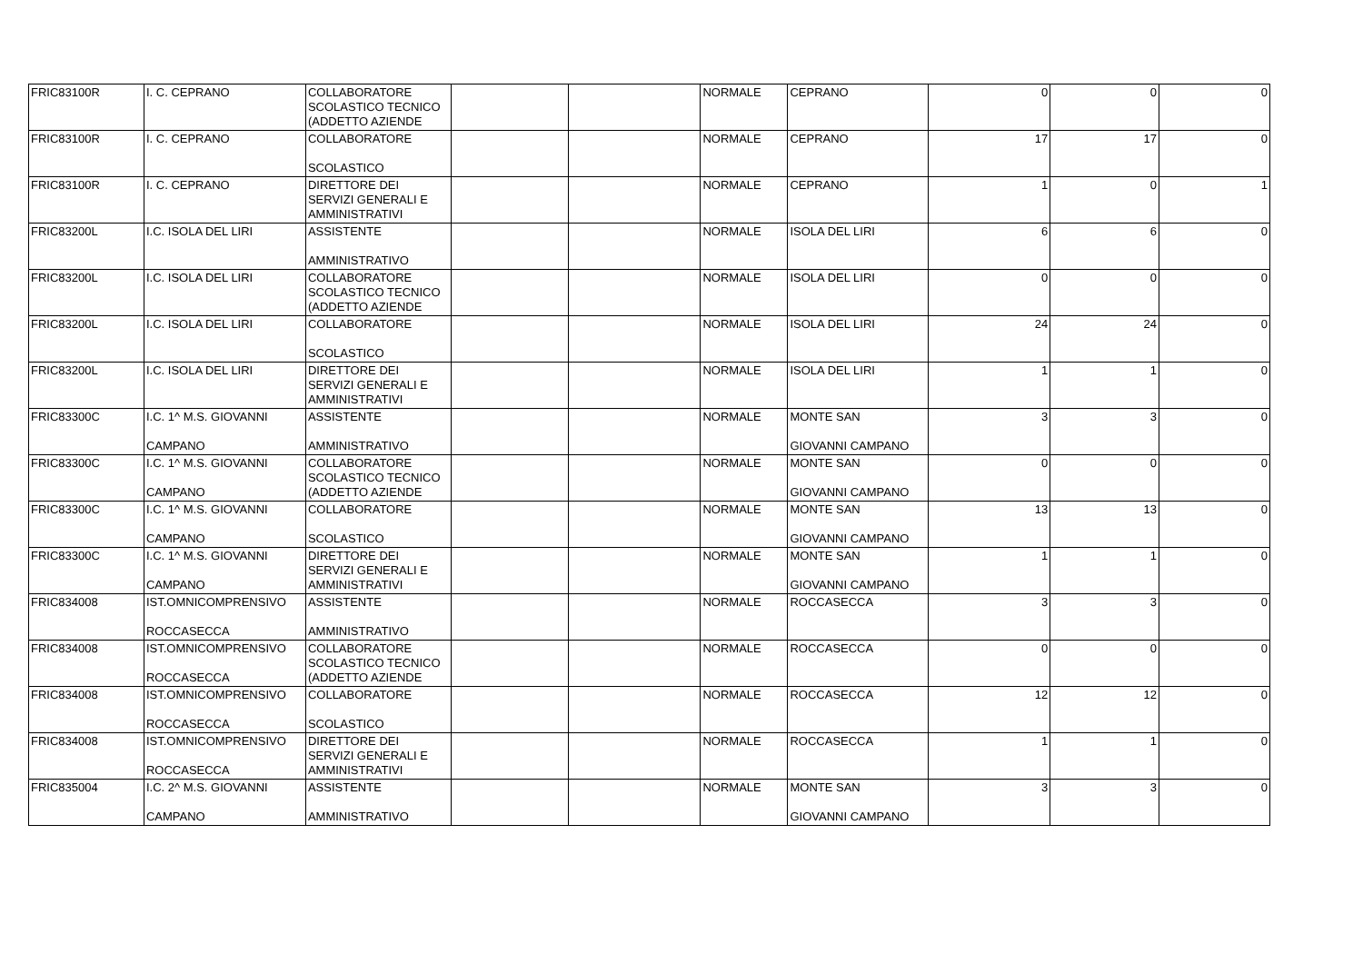| FRIC83100R | I. C. CEPRANO | COLLABORATORE SCOLASTICO TECNICO (ADDETTO AZIENDE | | | NORMALE | CEPRANO | 0 | 0 | 0 |
| FRIC83100R | I. C. CEPRANO | COLLABORATORE SCOLASTICO | | | NORMALE | CEPRANO | 17 | 17 | 0 |
| FRIC83100R | I. C. CEPRANO | DIRETTORE DEI SERVIZI GENERALI E AMMINISTRATIVI | | | NORMALE | CEPRANO | 1 | 0 | 1 |
| FRIC83200L | I.C. ISOLA DEL LIRI | ASSISTENTE AMMINISTRATIVO | | | NORMALE | ISOLA DEL LIRI | 6 | 6 | 0 |
| FRIC83200L | I.C. ISOLA DEL LIRI | COLLABORATORE SCOLASTICO TECNICO (ADDETTO AZIENDE | | | NORMALE | ISOLA DEL LIRI | 0 | 0 | 0 |
| FRIC83200L | I.C. ISOLA DEL LIRI | COLLABORATORE SCOLASTICO | | | NORMALE | ISOLA DEL LIRI | 24 | 24 | 0 |
| FRIC83200L | I.C. ISOLA DEL LIRI | DIRETTORE DEI SERVIZI GENERALI E AMMINISTRATIVI | | | NORMALE | ISOLA DEL LIRI | 1 | 1 | 0 |
| FRIC83300C | I.C. 1^ M.S. GIOVANNI CAMPANO | ASSISTENTE AMMINISTRATIVO | | | NORMALE | MONTE SAN GIOVANNI CAMPANO | 3 | 3 | 0 |
| FRIC83300C | I.C. 1^ M.S. GIOVANNI CAMPANO | COLLABORATORE SCOLASTICO TECNICO (ADDETTO AZIENDE | | | NORMALE | MONTE SAN GIOVANNI CAMPANO | 0 | 0 | 0 |
| FRIC83300C | I.C. 1^ M.S. GIOVANNI CAMPANO | COLLABORATORE SCOLASTICO | | | NORMALE | MONTE SAN GIOVANNI CAMPANO | 13 | 13 | 0 |
| FRIC83300C | I.C. 1^ M.S. GIOVANNI CAMPANO | DIRETTORE DEI SERVIZI GENERALI E AMMINISTRATIVI | | | NORMALE | MONTE SAN GIOVANNI CAMPANO | 1 | 1 | 0 |
| FRIC834008 | IST.OMNICOMPRENSIVO ROCCASECCA | ASSISTENTE AMMINISTRATIVO | | | NORMALE | ROCCASECCA | 3 | 3 | 0 |
| FRIC834008 | IST.OMNICOMPRENSIVO ROCCASECCA | COLLABORATORE SCOLASTICO TECNICO (ADDETTO AZIENDE | | | NORMALE | ROCCASECCA | 0 | 0 | 0 |
| FRIC834008 | IST.OMNICOMPRENSIVO ROCCASECCA | COLLABORATORE SCOLASTICO | | | NORMALE | ROCCASECCA | 12 | 12 | 0 |
| FRIC834008 | IST.OMNICOMPRENSIVO ROCCASECCA | DIRETTORE DEI SERVIZI GENERALI E AMMINISTRATIVI | | | NORMALE | ROCCASECCA | 1 | 1 | 0 |
| FRIC835004 | I.C. 2^ M.S. GIOVANNI CAMPANO | ASSISTENTE AMMINISTRATIVO | | | NORMALE | MONTE SAN GIOVANNI CAMPANO | 3 | 3 | 0 |